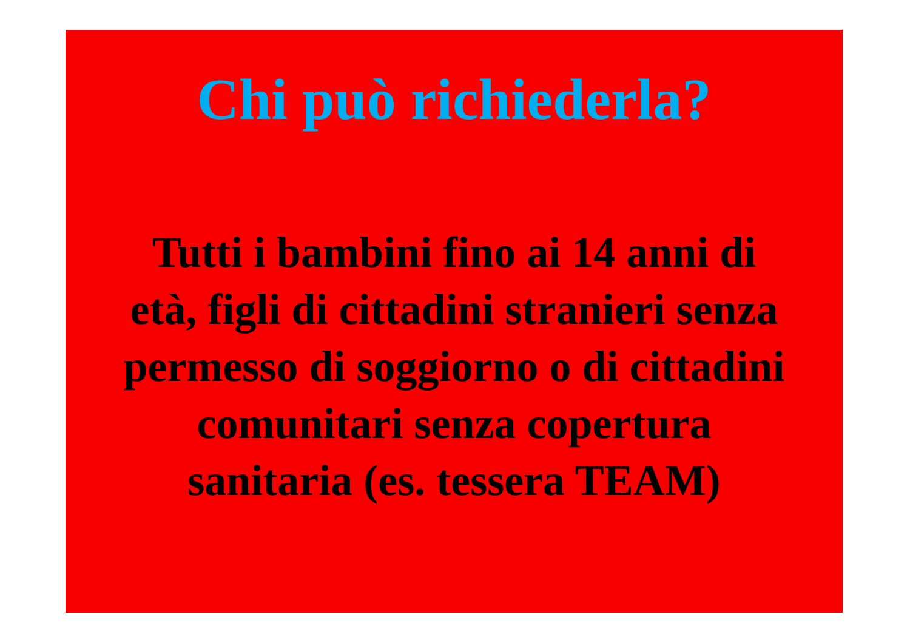Chi può richiederla?
Tutti i bambini fino ai 14 anni di età, figli di cittadini stranieri senza permesso di soggiorno o di cittadini comunitari senza copertura sanitaria (es. tessera TEAM)